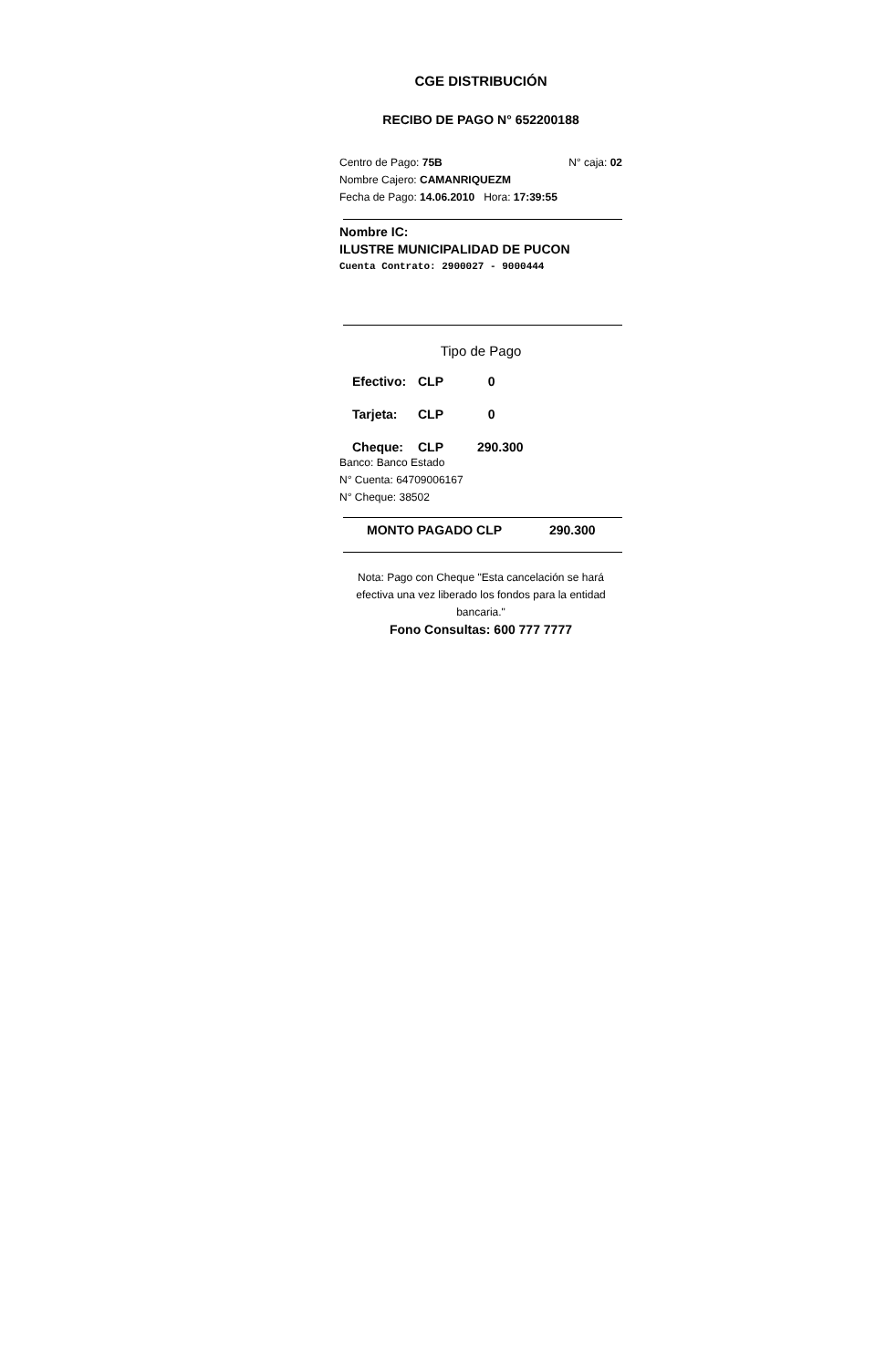CGE DISTRIBUCIÓN
RECIBO DE PAGO N° 652200188
Centro de Pago: 75B N° caja: 02
Nombre Cajero: CAMANRIQUEZM
Fecha de Pago: 14.06.2010 Hora: 17:39:55
Nombre IC:
ILUSTRE MUNICIPALIDAD DE PUCON
Cuenta Contrato: 2900027 - 9000444
Tipo de Pago
Efectivo: CLP 0
Tarjeta: CLP 0
Cheque: CLP 290.300
Banco: Banco Estado
N° Cuenta: 64709006167
N° Cheque: 38502
MONTO PAGADO CLP 290.300
Nota: Pago con Cheque "Esta cancelación se hará efectiva una vez liberado los fondos para la entidad bancaria."
Fono Consultas: 600 777 7777